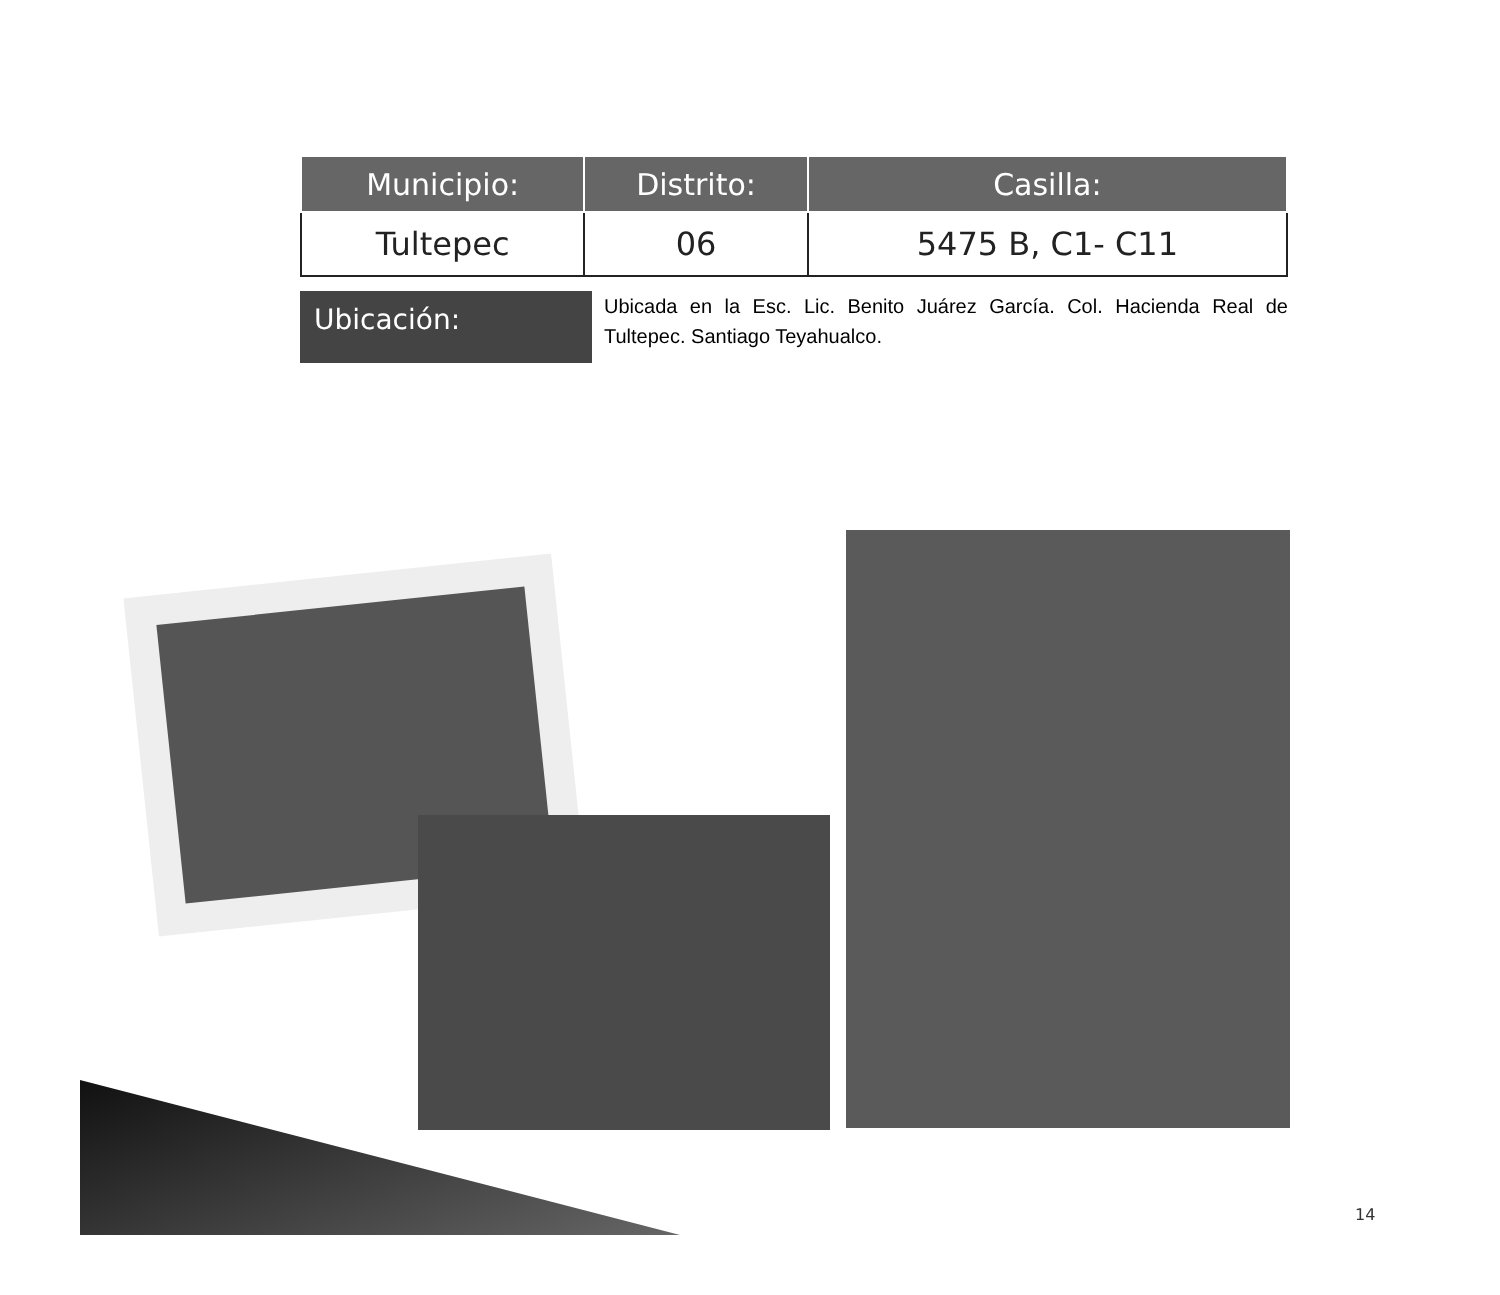| Municipio: | Distrito: | Casilla: |
| --- | --- | --- |
| Tultepec | 06 | 5475 B, C1- C11 |
Ubicación:
Ubicada en la Esc. Lic. Benito Juárez García. Col. Hacienda Real de Tultepec. Santiago Teyahualco.
14